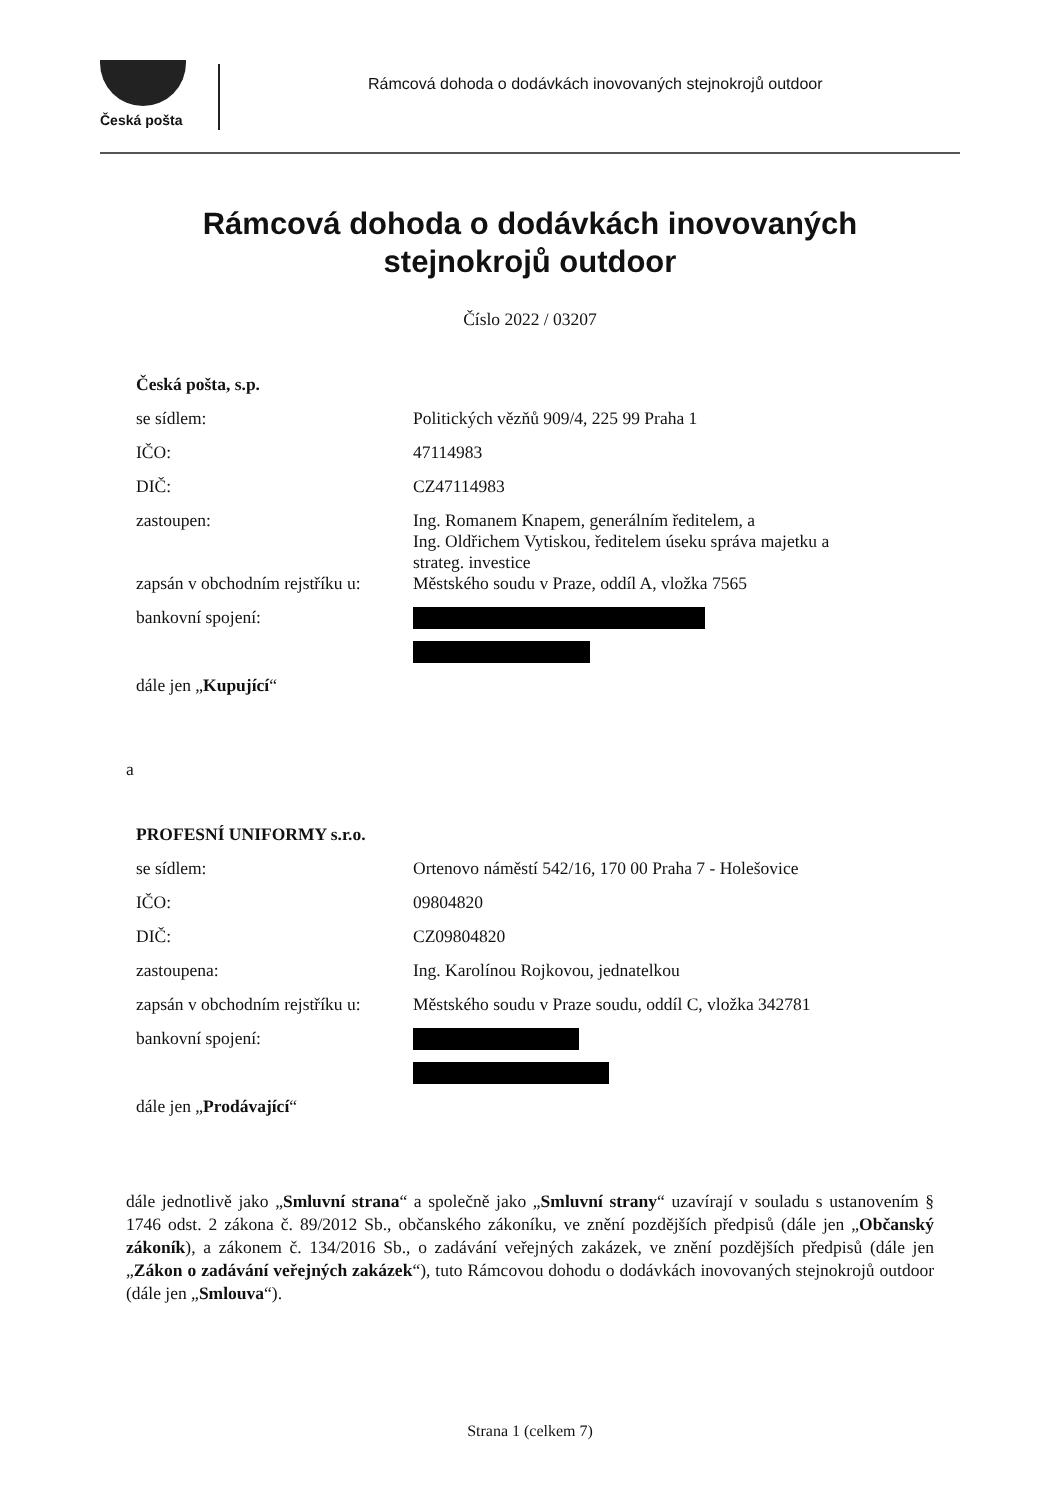Česká pošta
Rámcová dohoda o dodávkách inovovaných stejnokrojů outdoor
Rámcová dohoda o dodávkách inovovaných
stejnokrojů outdoor
Číslo 2022 / 03207
Česká pošta, s.p.
se sídlem: Politických vězňů 909/4, 225 99 Praha 1
IČO: 47114983
DIČ: CZ47114983
zastoupen: Ing. Romanem Knapem, generálním ředitelem, a
Ing. Oldřichem Vytiskou, ředitelem úseku správa majetku a
strateg. investice
zapsán v obchodním rejstříku u:
Městského soudu v Praze, oddíl A, vložka 7565
bankovní spojení:
dále jen „ Kupující “
a
PROFESNÍ UNIFORMY s.r.o.
se sídlem: Ortenovo náměstí 542/16, 170 00 Praha 7 - Holešovice
IČO: 09804820
DIČ: CZ09804820
zastoupena: Ing. Karolínou Rojkovou, jednatelkou
zapsán v obchodním rejstříku u:
Městského soudu v Praze soudu, oddíl C, vložka 342781
bankovní spojení:
dále jen „ Prodávající “
dále jednotlivě jako „Smluvní strana“ a společně jako „Smluvní strany“ uzavírají v souladu s ustanovením § 1746 odst. 2 zákona č. 89/2012 Sb., občanského zákoníku, ve znění pozdějších předpisů (dále jen „Občanský zákoník), a zákonem č. 134/2016 Sb., o zadávání veřejných zakázek, ve znění pozdějších předpisů (dále jen „Zákon o zadávání veřejných zakázek“), tuto Rámcovou dohodu o dodávkách inovovaných stejnokrojů outdoor (dále jen „Smlouva“).
Strana 1 (celkem 7)